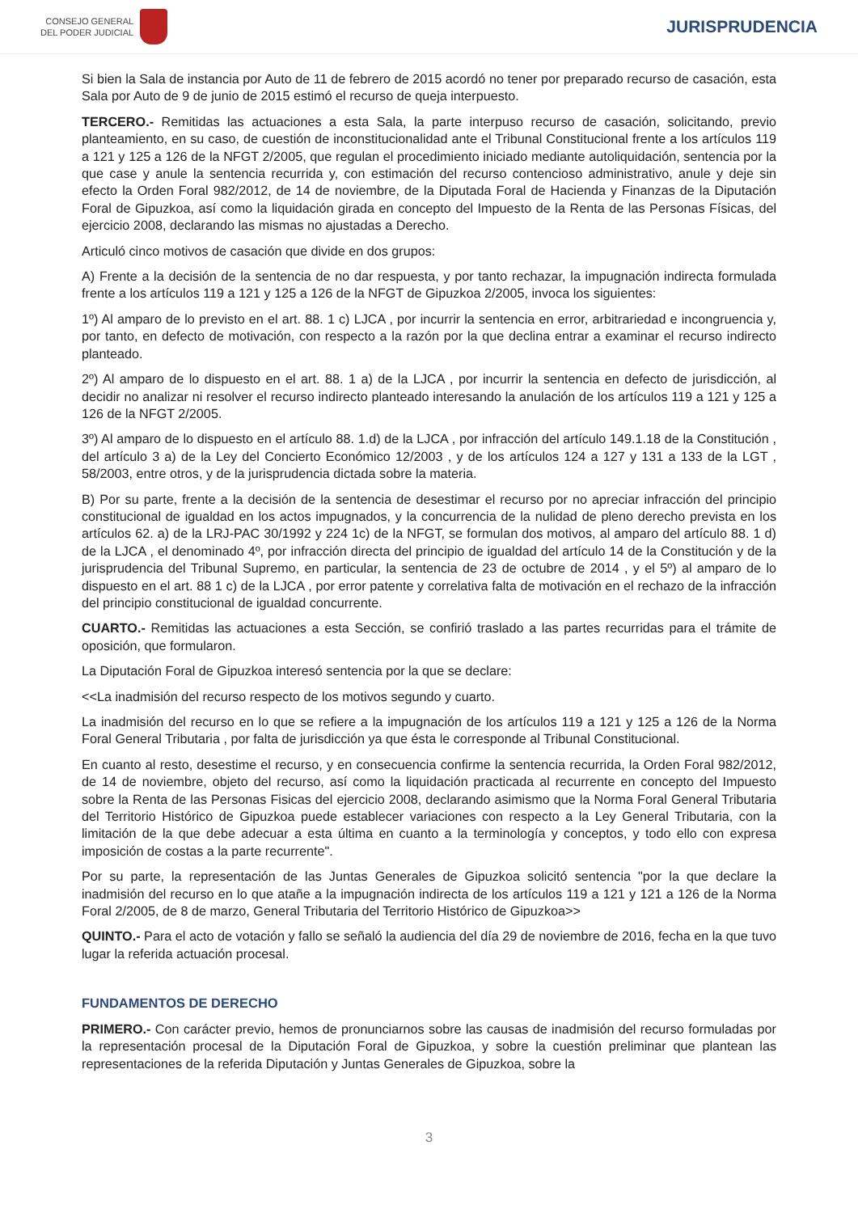CONSEJO GENERAL
DEL PODER JUDICIAL
JURISPRUDENCIA
Si bien la Sala de instancia por Auto de 11 de febrero de 2015 acordó no tener por preparado recurso de casación, esta Sala por Auto de 9 de junio de 2015 estimó el recurso de queja interpuesto.
TERCERO.- Remitidas las actuaciones a esta Sala, la parte interpuso recurso de casación, solicitando, previo planteamiento, en su caso, de cuestión de inconstitucionalidad ante el Tribunal Constitucional frente a los artículos 119 a 121 y 125 a 126 de la NFGT 2/2005, que regulan el procedimiento iniciado mediante autoliquidación, sentencia por la que case y anule la sentencia recurrida y, con estimación del recurso contencioso administrativo, anule y deje sin efecto la Orden Foral 982/2012, de 14 de noviembre, de la Diputada Foral de Hacienda y Finanzas de la Diputación Foral de Gipuzkoa, así como la liquidación girada en concepto del Impuesto de la Renta de las Personas Físicas, del ejercicio 2008, declarando las mismas no ajustadas a Derecho.
Articuló cinco motivos de casación que divide en dos grupos:
A) Frente a la decisión de la sentencia de no dar respuesta, y por tanto rechazar, la impugnación indirecta formulada frente a los artículos 119 a 121 y 125 a 126 de la NFGT de Gipuzkoa 2/2005, invoca los siguientes:
1º) Al amparo de lo previsto en el art. 88. 1 c) LJCA , por incurrir la sentencia en error, arbitrariedad e incongruencia y, por tanto, en defecto de motivación, con respecto a la razón por la que declina entrar a examinar el recurso indirecto planteado.
2º) Al amparo de lo dispuesto en el art. 88. 1 a) de la LJCA , por incurrir la sentencia en defecto de jurisdicción, al decidir no analizar ni resolver el recurso indirecto planteado interesando la anulación de los artículos 119 a 121 y 125 a 126 de la NFGT 2/2005.
3º) Al amparo de lo dispuesto en el artículo 88. 1.d) de la LJCA , por infracción del artículo 149.1.18 de la Constitución , del artículo 3 a) de la Ley del Concierto Económico 12/2003 , y de los artículos 124 a 127 y 131 a 133 de la LGT , 58/2003, entre otros, y de la jurisprudencia dictada sobre la materia.
B) Por su parte, frente a la decisión de la sentencia de desestimar el recurso por no apreciar infracción del principio constitucional de igualdad en los actos impugnados, y la concurrencia de la nulidad de pleno derecho prevista en los artículos 62. a) de la LRJ-PAC 30/1992 y 224 1c) de la NFGT, se formulan dos motivos, al amparo del artículo 88. 1 d) de la LJCA , el denominado 4º, por infracción directa del principio de igualdad del artículo 14 de la Constitución y de la jurisprudencia del Tribunal Supremo, en particular, la sentencia de 23 de octubre de 2014 , y el 5º) al amparo de lo dispuesto en el art. 88 1 c) de la LJCA , por error patente y correlativa falta de motivación en el rechazo de la infracción del principio constitucional de igualdad concurrente.
CUARTO.- Remitidas las actuaciones a esta Sección, se confirió traslado a las partes recurridas para el trámite de oposición, que formularon.
La Diputación Foral de Gipuzkoa interesó sentencia por la que se declare:
<<La inadmisión del recurso respecto de los motivos segundo y cuarto.
La inadmisión del recurso en lo que se refiere a la impugnación de los artículos 119 a 121 y 125 a 126 de la Norma Foral General Tributaria , por falta de jurisdicción ya que ésta le corresponde al Tribunal Constitucional.
En cuanto al resto, desestime el recurso, y en consecuencia confirme la sentencia recurrida, la Orden Foral 982/2012, de 14 de noviembre, objeto del recurso, así como la liquidación practicada al recurrente en concepto del Impuesto sobre la Renta de las Personas Fisicas del ejercicio 2008, declarando asimismo que la Norma Foral General Tributaria del Territorio Histórico de Gipuzkoa puede establecer variaciones con respecto a la Ley General Tributaria, con la limitación de la que debe adecuar a esta última en cuanto a la terminología y conceptos, y todo ello con expresa imposición de costas a la parte recurrente".
Por su parte, la representación de las Juntas Generales de Gipuzkoa solicitó sentencia "por la que declare la inadmisión del recurso en lo que atañe a la impugnación indirecta de los artículos 119 a 121 y 121 a 126 de la Norma Foral 2/2005, de 8 de marzo, General Tributaria del Territorio Histórico de Gipuzkoa>>
QUINTO.- Para el acto de votación y fallo se señaló la audiencia del día 29 de noviembre de 2016, fecha en la que tuvo lugar la referida actuación procesal.
FUNDAMENTOS DE DERECHO
PRIMERO.- Con carácter previo, hemos de pronunciarnos sobre las causas de inadmisión del recurso formuladas por la representación procesal de la Diputación Foral de Gipuzkoa, y sobre la cuestión preliminar que plantean las representaciones de la referida Diputación y Juntas Generales de Gipuzkoa, sobre la
3